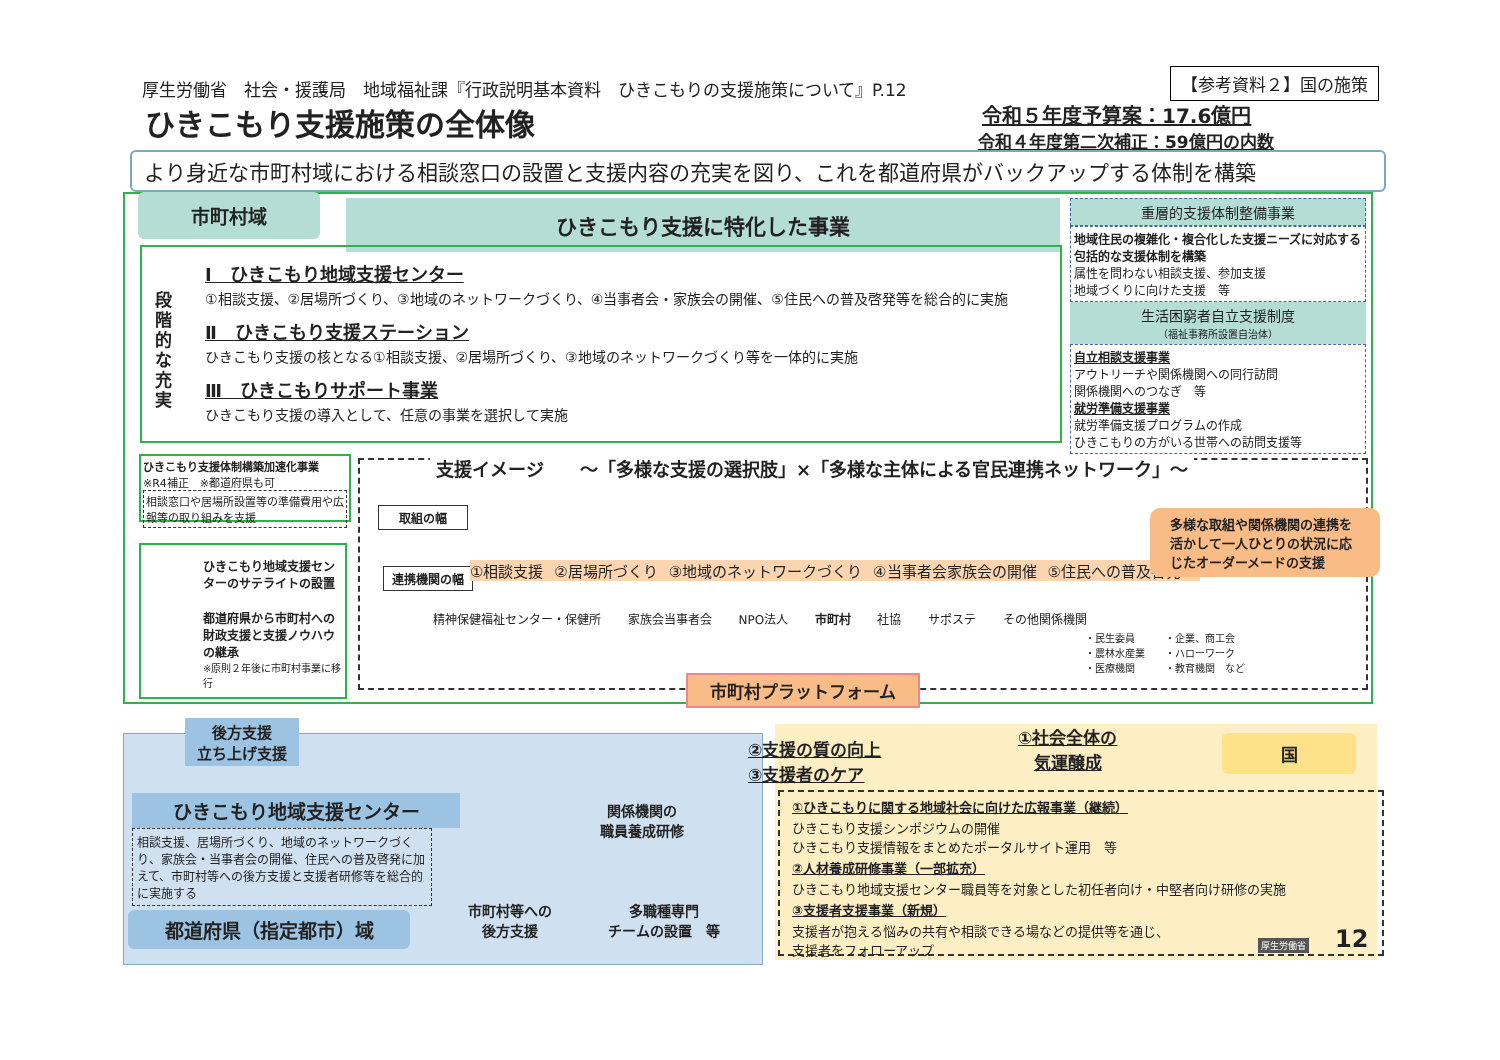厚生労働省　社会・援護局　地域福祉課『行政説明基本資料　ひきこもりの支援施策について』P.12
【参考資料２】国の施策
ひきこもり支援施策の全体像 令和５年度予算案：17.6億円
令和４年度第二次補正：59億円の内数
より身近な市町村域における相談窓口の設置と支援内容の充実を図り、これを都道府県がバックアップする体制を構築
市町村域 ひきこもり支援に特化した事業
段階的な充実
Ⅰ　ひきこもり地域支援センター
①相談支援、②居場所づくり、③地域のネットワークづくり、④当事者会・家族会の開催、⑤住民への普及啓発等を総合的に実施
Ⅱ　ひきこもり支援ステーション
ひきこもり支援の核となる①相談支援、②居場所づくり、③地域のネットワークづくり等を一体的に実施
Ⅲ　ひきこもりサポート事業
ひきこもり支援の導入として、任意の事業を選択して実施
重層的支援体制整備事業
地域住民の複雑化・複合化した支援ニーズに対応する包括的な支援体制を構築
属性を問わない相談支援、参加支援
地域づくりに向けた支援　等
生活困窮者自立支援制度
（福祉事務所設置自治体）
自立相談支援事業
アウトリーチや関係機関への同行訪問
関係機関へのつなぎ　等
就労準備支援事業
就労準備支援プログラムの作成
ひきこもりの方がいる世帯への訪問支援等
ひきこもり支援体制構築加速化事業　※R4補正　※都道府県も可
相談窓口や居場所設置等の準備費用や広報等の取り組みを支援
ひきこもり地域支援センターのサテライトの設置
都道府県から市町村への財政支援と支援ノウハウの継承
※原則２年後に市町村事業に移行
支援イメージ　　～「多様な支援の選択肢」×「多様な主体による官民連携ネットワーク」～
取組の幅
連携機関の幅 ①相談支援 ②居場所づくり ③地域のネットワークづくり ④当事者会家族会の開催 ⑤住民への普及啓発 ...
多様な取組や関係機関の連携を活かして一人ひとりの状況に応じたオーダーメードの支援
精神保健福祉センター・保健所 家族会当事者会 NPO法人 市町村 社協 サポステ その他関係機関
・民生委員
・農林水産業
・医療機関
・企業、商工会
・ハローワーク
・教育機関　など
市町村プラットフォーム
後方支援
立ち上げ支援
ひきこもり地域支援センター
相談支援、居場所づくり、地域のネットワークづくり、家族会・当事者会の開催、住民への普及啓発に加えて、市町村等への後方支援と支援者研修等を総合的に実施する
都道府県（指定都市）域
関係機関の
職員養成研修
市町村等への
後方支援
多職種専門
チームの設置　等
②支援の質の向上
③支援者のケア
①社会全体の
気運醸成
国
①ひきこもりに関する地域社会に向けた広報事業（継続）
ひきこもり支援シンポジウムの開催
ひきこもり支援情報をまとめたポータルサイト運用　等
②人材養成研修事業（一部拡充）
ひきこもり地域支援センター職員等を対象とした初任者向け・中堅者向け研修の実施
③支援者支援事業（新規）
支援者が抱える悩みの共有や相談できる場などの提供等を通じ、
支援者をフォローアップ
厚生労働省 12